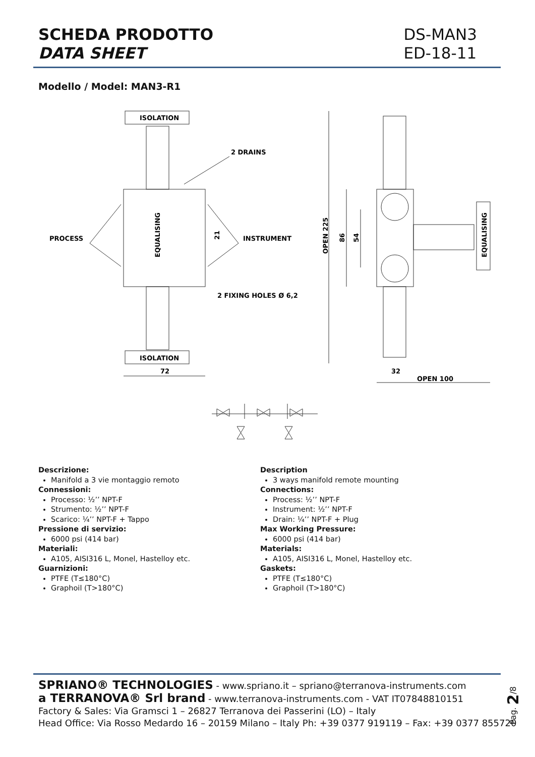SCHEDA PRODOTTO
DATA SHEET
DS-MAN3
ED-18-11
Modello / Model: MAN3-R1
ISOLATION
ISOLATION
2 DRAINS
PROCESS
INSTRUMENT
2 FIXING HOLES Ø 6,2
72
32
OPEN 100
EQUALISING
21
OPEN 225
86
54
EQUALISING
Descrizione:
Manifold a 3 vie montaggio remoto
Connessioni:
Processo: ½’’ NPT-F
Strumento: ½’’ NPT-F
Scarico: ¼’’ NPT-F + Tappo
Pressione di servizio:
6000 psi (414 bar)
Materiali:
A105, AISI316 L, Monel, Hastelloy etc.
Guarnizioni:
PTFE (T≤180°C)
Graphoil (T>180°C)
Description
3 ways manifold remote mounting
Connections:
Process: ½’’ NPT-F
Instrument: ½’’ NPT-F
Drain: ¼’’ NPT-F + Plug
Max Working Pressure:
6000 psi (414 bar)
Materials:
A105, AISI316 L, Monel, Hastelloy etc.
Gaskets:
PTFE (T≤180°C)
Graphoil (T>180°C)
SPRIANO® TECHNOLOGIES - www.spriano.it – spriano@terranova-instruments.com
a TERRANOVA® Srl brand - www.terranova-instruments.com - VAT IT07848810151
Factory & Sales: Via Gramsci 1 – 26827 Terranova dei Passerini (LO) – Italy
Head Office: Via Rosso Medardo 16 – 20159 Milano – Italy Ph: +39 0377 919119 – Fax: +39 0377 855720
Pag. 2/8